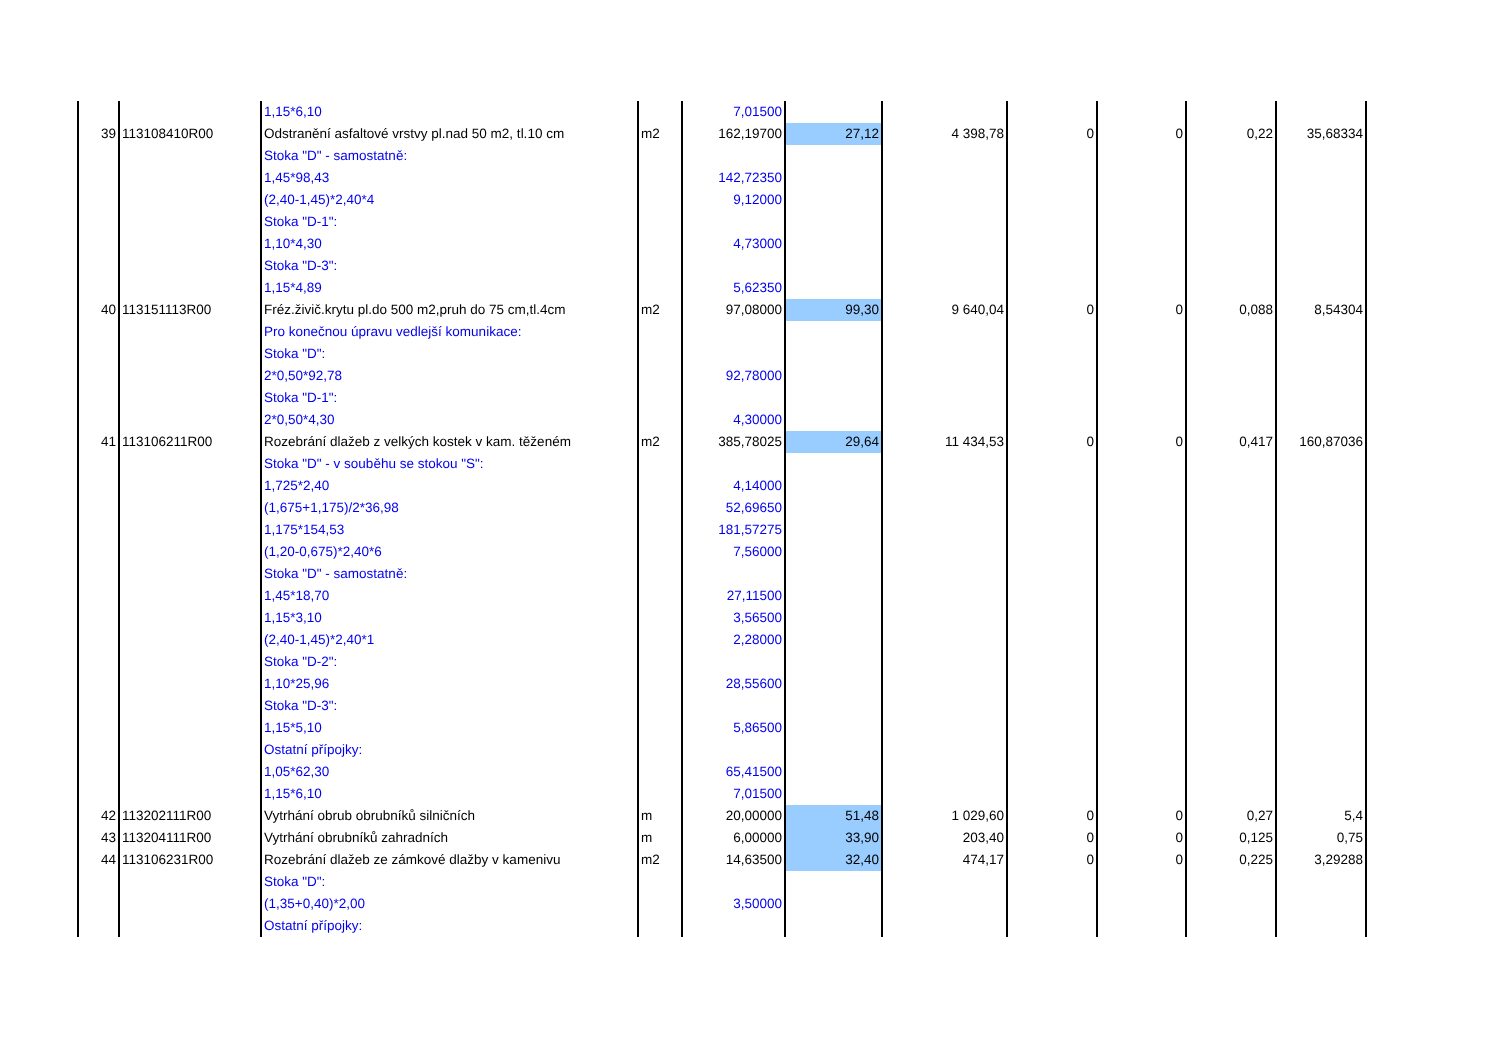| | | 1,15*6,10 | | 7,01500 | | | | | | |
| 39 | 113108410R00 | Odstranění asfaltové vrstvy pl.nad 50 m2, tl.10 cm | m2 | 162,19700 | 27,12 | 4 398,78 | 0 | 0 | 0,22 | 35,68334 |
| | | Stoka "D" - samostatně: | | | | | | | | |
| | | 1,45*98,43 | | 142,72350 | | | | | | |
| | | (2,40-1,45)*2,40*4 | | 9,12000 | | | | | | |
| | | Stoka "D-1": | | | | | | | | |
| | | 1,10*4,30 | | 4,73000 | | | | | | |
| | | Stoka "D-3": | | | | | | | | |
| | | 1,15*4,89 | | 5,62350 | | | | | | |
| 40 | 113151113R00 | Fréz.živič.krytu pl.do 500 m2,pruh do 75 cm,tl.4cm | m2 | 97,08000 | 99,30 | 9 640,04 | 0 | 0 | 0,088 | 8,54304 |
| | | Pro konečnou úpravu vedlejší komunikace: | | | | | | | | |
| | | Stoka "D": | | | | | | | | |
| | | 2*0,50*92,78 | | 92,78000 | | | | | | |
| | | Stoka "D-1": | | | | | | | | |
| | | 2*0,50*4,30 | | 4,30000 | | | | | | |
| 41 | 113106211R00 | Rozebrání dlažeb z velkých kostek v kam. těženém | m2 | 385,78025 | 29,64 | 11 434,53 | 0 | 0 | 0,417 | 160,87036 |
| | | Stoka "D" - v souběhu se stokou "S": | | | | | | | | |
| | | 1,725*2,40 | | 4,14000 | | | | | | |
| | | (1,675+1,175)/2*36,98 | | 52,69650 | | | | | | |
| | | 1,175*154,53 | | 181,57275 | | | | | | |
| | | (1,20-0,675)*2,40*6 | | 7,56000 | | | | | | |
| | | Stoka "D" - samostatně: | | | | | | | | |
| | | 1,45*18,70 | | 27,11500 | | | | | | |
| | | 1,15*3,10 | | 3,56500 | | | | | | |
| | | (2,40-1,45)*2,40*1 | | 2,28000 | | | | | | |
| | | Stoka "D-2": | | | | | | | | |
| | | 1,10*25,96 | | 28,55600 | | | | | | |
| | | Stoka "D-3": | | | | | | | | |
| | | 1,15*5,10 | | 5,86500 | | | | | | |
| | | Ostatní přípojky: | | | | | | | | |
| | | 1,05*62,30 | | 65,41500 | | | | | | |
| | | 1,15*6,10 | | 7,01500 | | | | | | |
| 42 | 113202111R00 | Vytrhání obrub obrubníků silničních | m | 20,00000 | 51,48 | 1 029,60 | 0 | 0 | 0,27 | 5,4 |
| 43 | 113204111R00 | Vytrhání obrubníků zahradních | m | 6,00000 | 33,90 | 203,40 | 0 | 0 | 0,125 | 0,75 |
| 44 | 113106231R00 | Rozebrání dlažeb ze zámkové dlažby v kamenivu | m2 | 14,63500 | 32,40 | 474,17 | 0 | 0 | 0,225 | 3,29288 |
| | | Stoka "D": | | | | | | | | |
| | | (1,35+0,40)*2,00 | | 3,50000 | | | | | | |
| | | Ostatní přípojky: | | | | | | | | |